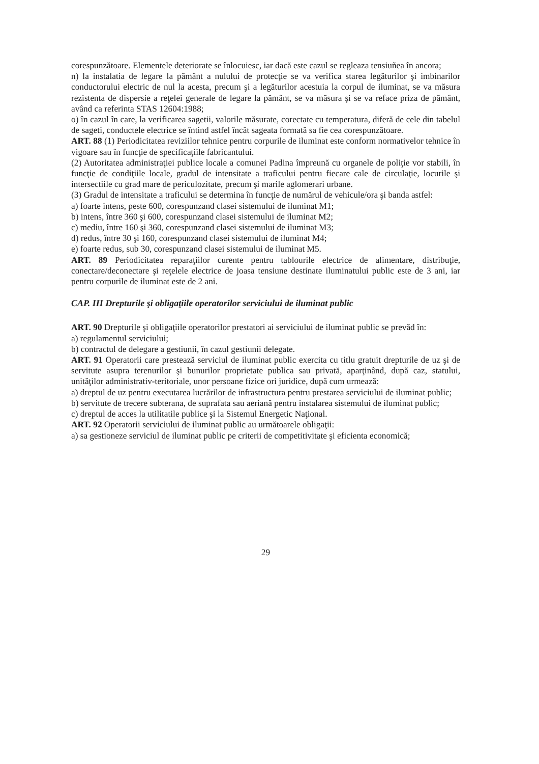corespunzătoare. Elementele deteriorate se înlocuiesc, iar dacă este cazul se regleaza tensiuñea în ancora;
n) la instalatia de legare la pământ a nulului de protecţie se va verifica starea legăturilor şi imbinarilor conductorului electric de nul la acesta, precum şi a legăturilor acestuia la corpul de iluminat, se va măsura rezistenta de dispersie a reţelei generale de legare la pământ, se va măsura şi se va reface priza de pământ, având ca referinta STAS 12604:1988;
o) în cazul în care, la verificarea sagetii, valorile măsurate, corectate cu temperatura, diferă de cele din tabelul de sageti, conductele electrice se întind astfel încât sageata formată sa fie cea corespunzătoare.
ART. 88 (1) Periodicitatea reviziilor tehnice pentru corpurile de iluminat este conform normativelor tehnice în vigoare sau în funcţie de specificaţiile fabricantului.
(2) Autoritatea administraţiei publice locale a comunei Padina împreună cu organele de poliţie vor stabili, în funcţie de condiţiile locale, gradul de intensitate a traficului pentru fiecare cale de circulaţie, locurile şi intersectiile cu grad mare de periculozitate, precum şi marile aglomerari urbane.
(3) Gradul de intensitate a traficului se determina în funcţie de numărul de vehicule/ora şi banda astfel:
a) foarte intens, peste 600, corespunzand clasei sistemului de iluminat M1;
b) intens, între 360 şi 600, corespunzand clasei sistemului de iluminat M2;
c) mediu, între 160 şi 360, corespunzand clasei sistemului de iluminat M3;
d) redus, între 30 şi 160, corespunzand clasei sistemului de iluminat M4;
e) foarte redus, sub 30, corespunzand clasei sistemului de iluminat M5.
ART. 89 Periodicitatea reparaţiilor curente pentru tablourile electrice de alimentare, distribuţie, conectare/deconectare şi reţelele electrice de joasa tensiune destinate iluminatului public este de 3 ani, iar pentru corpurile de iluminat este de 2 ani.
CAP. III Drepturile şi obligaţiile operatorilor serviciului de iluminat public
ART. 90 Drepturile şi obligaţiile operatorilor prestatori ai serviciului de iluminat public se prevăd în:
a) regulamentul serviciului;
b) contractul de delegare a gestiunii, în cazul gestiunii delegate.
ART. 91 Operatorii care prestează serviciul de iluminat public exercita cu titlu gratuit drepturile de uz şi de servitute asupra terenurilor şi bunurilor proprietate publica sau privată, aparţinând, după caz, statului, unităţilor administrativ-teritoriale, unor persoane fizice ori juridice, după cum urmează:
a) dreptul de uz pentru executarea lucrărilor de infrastructura pentru prestarea serviciului de iluminat public;
b) servitute de trecere subterana, de suprafata sau aeriană pentru instalarea sistemului de iluminat public;
c) dreptul de acces la utilitatile publice şi la Sistemul Energetic Naţional.
ART. 92 Operatorii serviciului de iluminat public au următoarele obligaţii:
a) sa gestioneze serviciul de iluminat public pe criterii de competitivitate şi eficienta economică;
29